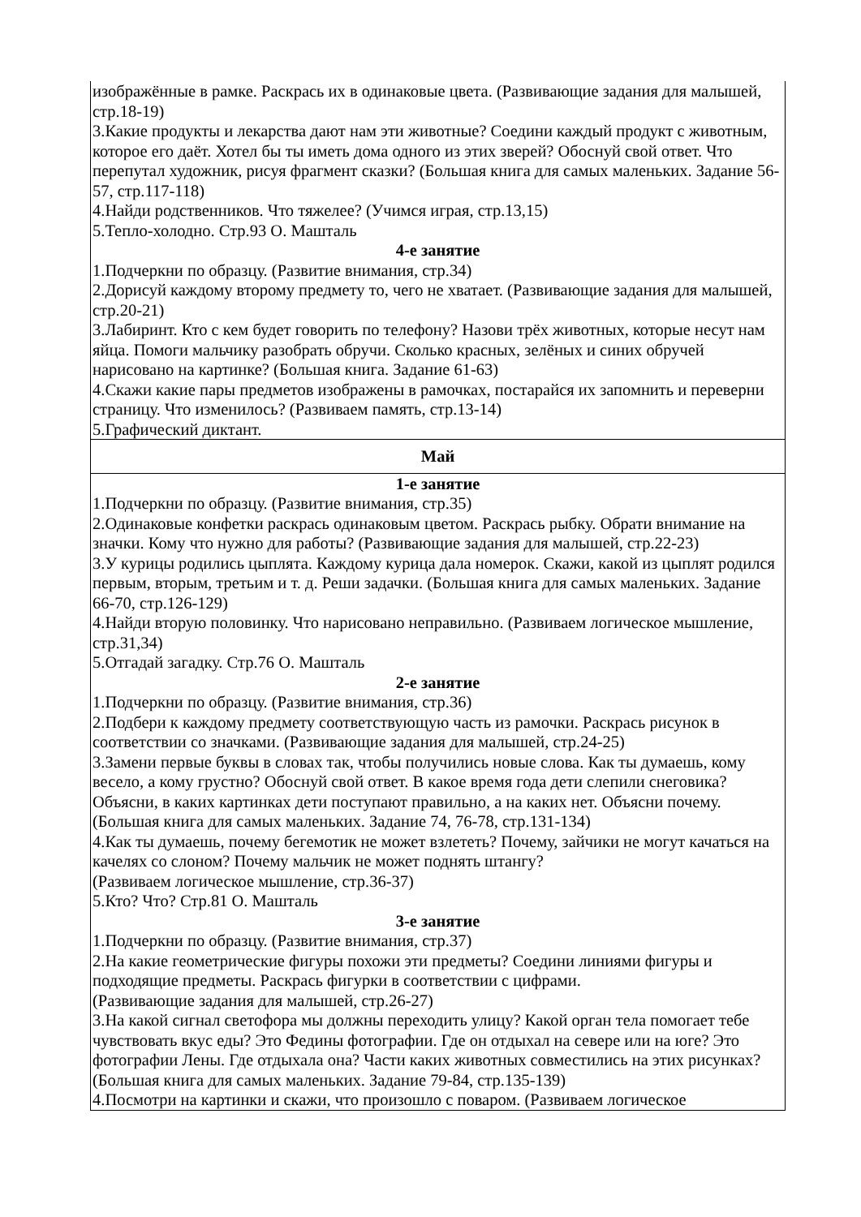| изображённые в рамке. Раскрась их в одинаковые цвета. (Развивающие задания для малышей, стр.18-19) 3.Какие продукты и лекарства дают нам эти животные? Соедини каждый продукт с животным, которое его даёт. Хотел бы ты иметь дома одного из этих зверей? Обоснуй свой ответ. Что перепутал художник, рисуя фрагмент сказки? (Большая книга для самых маленьких. Задание 56-57, стр.117-118) 4.Найди родственников. Что тяжелее? (Учимся играя, стр.13,15) 5.Тепло-холодно. Стр.93 О. Машталь 4-е занятие 1.Подчеркни по образцу. (Развитие внимания, стр.34) 2.Дорисуй каждому второму предмету то, чего не хватает. (Развивающие задания для малышей, стр.20-21) 3.Лабиринт. Кто с кем будет говорить по телефону? Назови трёх животных, которые несут нам яйца. Помоги мальчику разобрать обручи. Сколько красных, зелёных и синих обручей нарисовано на картинке? (Большая книга. Задание 61-63) 4.Скажи какие пары предметов изображены в рамочках, постарайся их запомнить и переверни страницу. Что изменилось? (Развиваем память, стр.13-14) 5.Графический диктант. |
| Май |
| 1-е занятие 1.Подчеркни по образцу. (Развитие внимания, стр.35) 2.Одинаковые конфетки раскрась одинаковым цветом. Раскрась рыбку. Обрати внимание на значки. Кому что нужно для работы? (Развивающие задания для малышей, стр.22-23) 3.У курицы родились цыплята. Каждому курица дала номерок. Скажи, какой из цыплят родился первым, вторым, третьим и т. д. Реши задачки. (Большая книга для самых маленьких. Задание 66-70, стр.126-129) 4.Найди вторую половинку. Что нарисовано неправильно. (Развиваем логическое мышление, стр.31,34) 5.Отгадай загадку. Стр.76 О. Машталь 2-е занятие 1.Подчеркни по образцу. (Развитие внимания, стр.36) 2.Подбери к каждому предмету соответствующую часть из рамочки. Раскрась рисунок в соответствии со значками. (Развивающие задания для малышей, стр.24-25) 3.Замени первые буквы в словах так, чтобы получились новые слова. Как ты думаешь, кому весело, а кому грустно? Обоснуй свой ответ. В какое время года дети слепили снеговика? Объясни, в каких картинках дети поступают правильно, а на каких нет. Объясни почему. (Большая книга для самых маленьких. Задание 74, 76-78, стр.131-134) 4.Как ты думаешь, почему бегемотик не может взлететь? Почему, зайчики не могут качаться на качелях со слоном? Почему мальчик не может поднять штангу? (Развиваем логическое мышление, стр.36-37) 5.Кто? Что? Стр.81 О. Машталь 3-е занятие 1.Подчеркни по образцу. (Развитие внимания, стр.37) 2.На какие геометрические фигуры похожи эти предметы? Соедини линиями фигуры и подходящие предметы. Раскрась фигурки в соответствии с цифрами. (Развивающие задания для малышей, стр.26-27) 3.На какой сигнал светофора мы должны переходить улицу? Какой орган тела помогает тебе чувствовать вкус еды? Это Федины фотографии. Где он отдыхал на севере или на юге? Это фотографии Лены. Где отдыхала она? Части каких животных совместились на этих рисунках? (Большая книга для самых маленьких. Задание 79-84, стр.135-139) 4.Посмотри на картинки и скажи, что произошло с поваром. (Развиваем логическое |